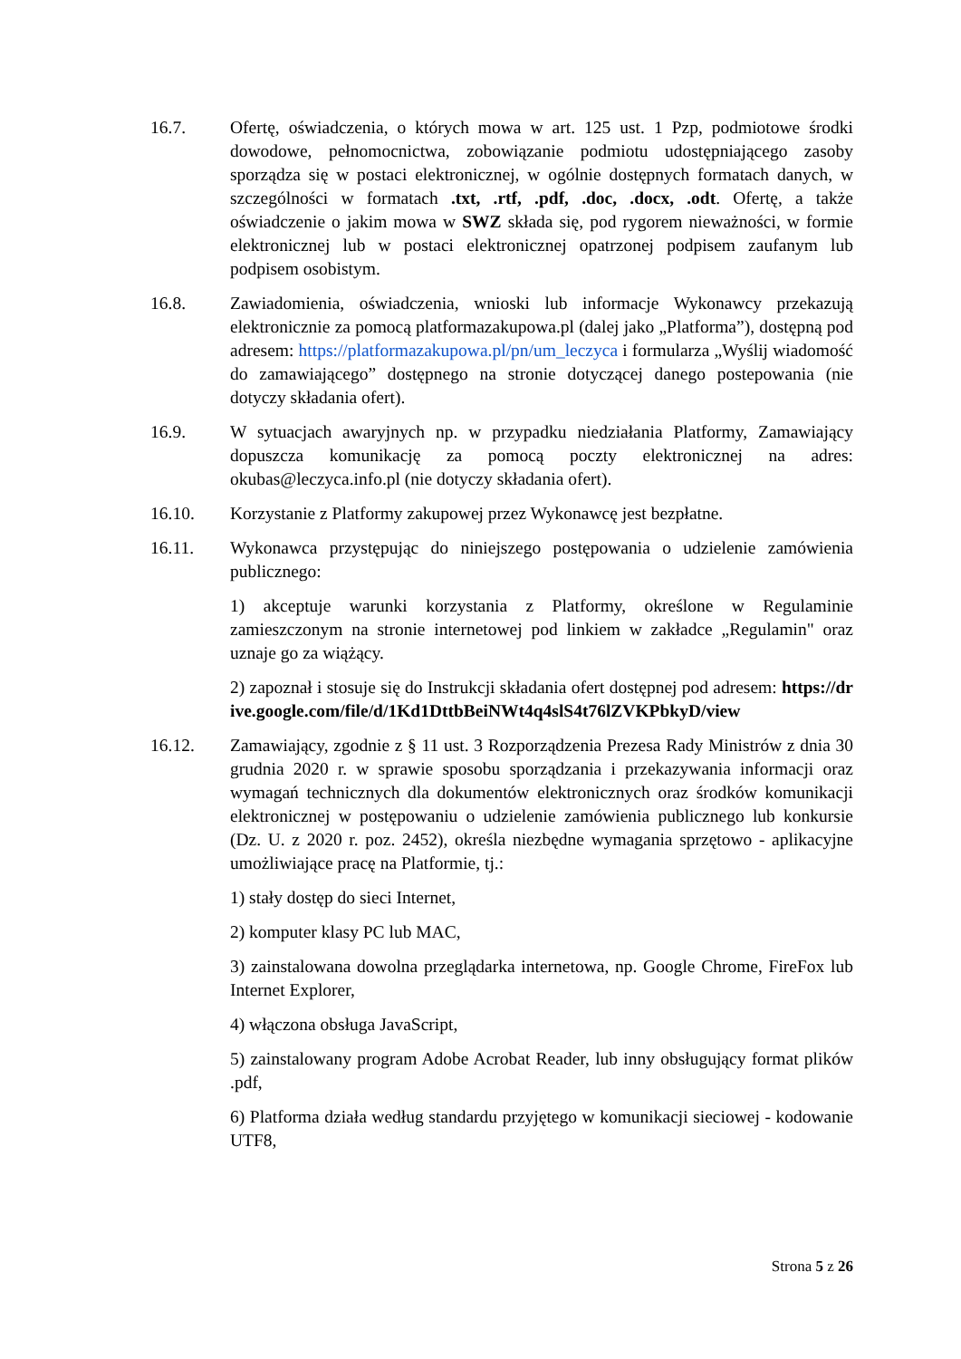16.7. Ofertę, oświadczenia, o których mowa w art. 125 ust. 1 Pzp, podmiotowe środki dowodowe, pełnomocnictwa, zobowiązanie podmiotu udostępniającego zasoby sporządza się w postaci elektronicznej, w ogólnie dostępnych formatach danych, w szczególności w formatach .txt, .rtf, .pdf, .doc, .docx, .odt. Ofertę, a także oświadczenie o jakim mowa w SWZ składa się, pod rygorem nieważności, w formie elektronicznej lub w postaci elektronicznej opatrzonej podpisem zaufanym lub podpisem osobistym.
16.8. Zawiadomienia, oświadczenia, wnioski lub informacje Wykonawcy przekazują elektronicznie za pomocą platformazakupowa.pl (dalej jako „Platforma”), dostępną pod adresem: https://platformazakupowa.pl/pn/um_leczyca i formularza „Wyślij wiadomość do zamawiającego” dostępnego na stronie dotyczącej danego postepowania (nie dotyczy składania ofert).
16.9. W sytuacjach awaryjnych np. w przypadku niedziałania Platformy, Zamawiający dopuszcza komunikację za pomocą poczty elektronicznej na adres: okubas@leczyca.info.pl (nie dotyczy składania ofert).
16.10. Korzystanie z Platformy zakupowej przez Wykonawcę jest bezpłatne.
16.11. Wykonawca przystępując do niniejszego postępowania o udzielenie zamówienia publicznego:
1) akceptuje warunki korzystania z Platformy, określone w Regulaminie zamieszczonym na stronie internetowej pod linkiem w zakładce „Regulamin" oraz uznaje go za wiążący.
2) zapoznał i stosuje się do Instrukcji składania ofert dostępnej pod adresem: https://drive.google.com/file/d/1Kd1DttbBeiNWt4q4slS4t76lZVKPbkyD/view
16.12. Zamawiający, zgodnie z § 11 ust. 3 Rozporządzenia Prezesa Rady Ministrów z dnia 30 grudnia 2020 r. w sprawie sposobu sporządzania i przekazywania informacji oraz wymagań technicznych dla dokumentów elektronicznych oraz środków komunikacji elektronicznej w postępowaniu o udzielenie zamówienia publicznego lub konkursie (Dz. U. z 2020 r. poz. 2452), określa niezbędne wymagania sprzętowo - aplikacyjne umożliwiające pracę na Platformie, tj.:
1) stały dostęp do sieci Internet,
2) komputer klasy PC lub MAC,
3) zainstalowana dowolna przeglądarka internetowa, np. Google Chrome, FireFox lub Internet Explorer,
4) włączona obsługa JavaScript,
5) zainstalowany program Adobe Acrobat Reader, lub inny obsługujący format plików .pdf,
6) Platforma działa według standardu przyjętego w komunikacji sieciowej - kodowanie UTF8,
Strona 5 z 26